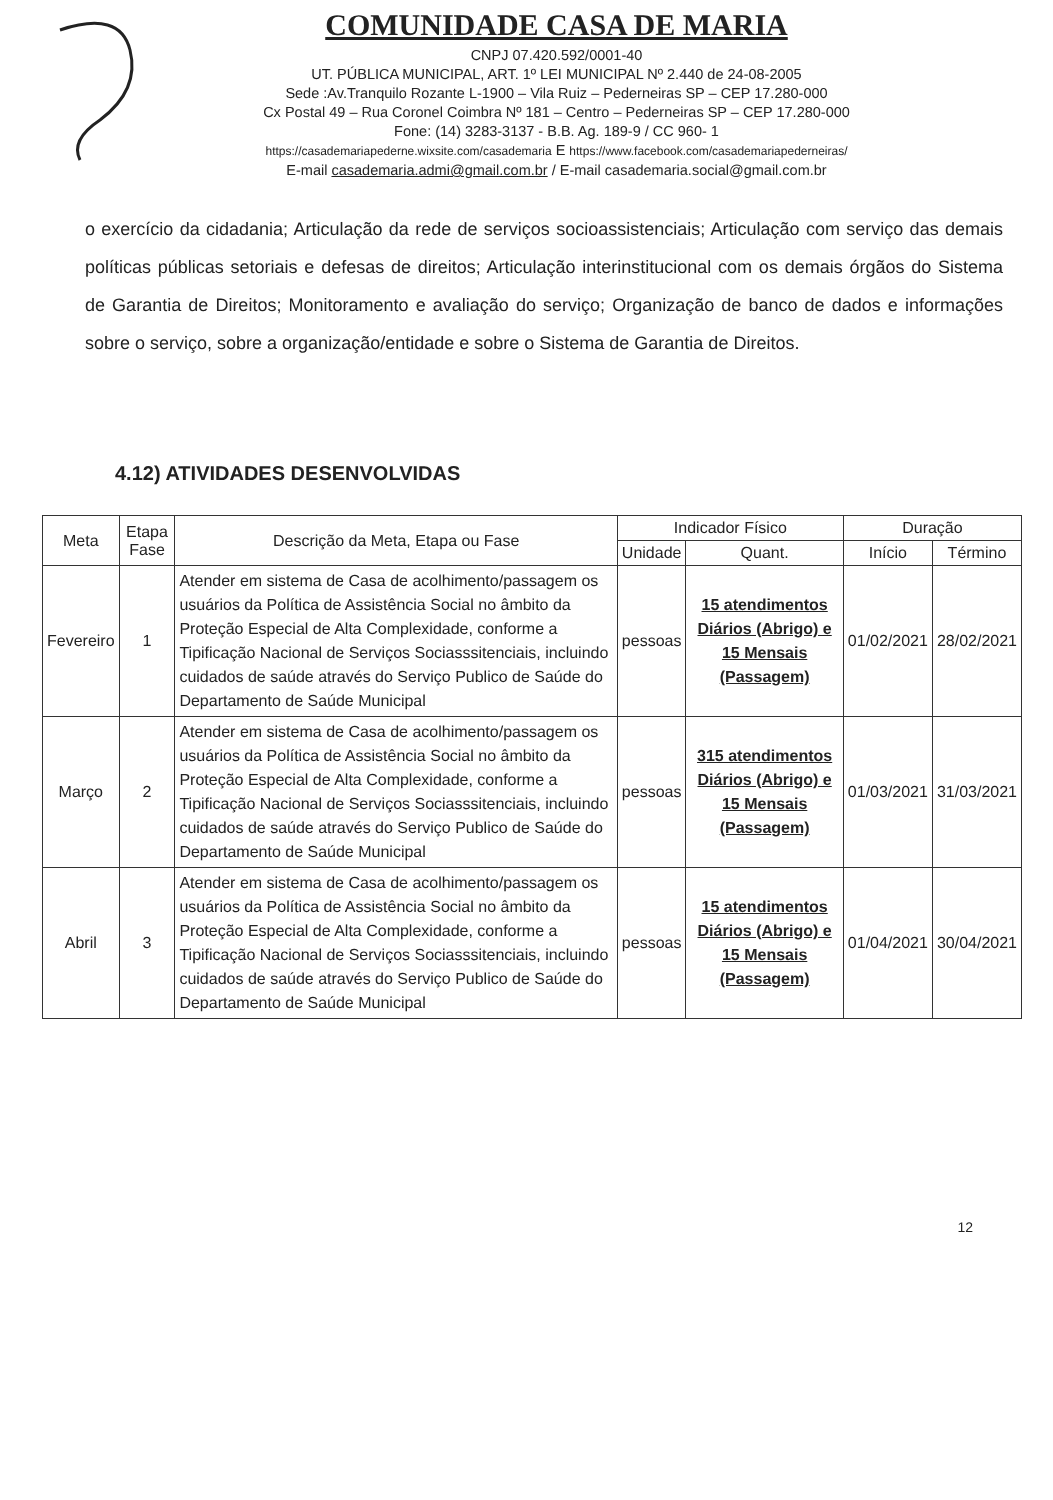COMUNIDADE CASA DE MARIA
CNPJ 07.420.592/0001-40
UT. PÚBLICA MUNICIPAL, ART. 1º LEI MUNICIPAL Nº 2.440 de 24-08-2005
Sede :Av.Tranquilo Rozante L-1900 – Vila Ruiz – Pederneiras SP – CEP 17.280-000
Cx Postal 49 – Rua Coronel Coimbra Nº 181 – Centro – Pederneiras SP – CEP 17.280-000
Fone: (14) 3283-3137 - B.B. Ag. 189-9 / CC 960- 1
https://casademariapederne.wixsite.com/casademaria E https://www.facebook.com/casademariapederneiras/
E-mail casademaria.admi@gmail.com.br / E-mail casademaria.social@gmail.com.br
o exercício da cidadania; Articulação da rede de serviços socioassistenciais; Articulação com serviço das demais políticas públicas setoriais e defesas de direitos; Articulação interinstitucional com os demais órgãos do Sistema de Garantia de Direitos; Monitoramento e avaliação do serviço; Organização de banco de dados e informações sobre o serviço, sobre a organização/entidade e sobre o Sistema de Garantia de Direitos.
4.12) ATIVIDADES DESENVOLVIDAS
| Meta | Etapa Fase | Descrição da Meta, Etapa ou Fase | Indicador Físico | | Duração | |
| --- | --- | --- | --- | --- | --- | --- |
| | | | Unidade | Quant. | Início | Término |
| Fevereiro | 1 | Atender em sistema de Casa de acolhimento/passagem os usuários da Política de Assistência Social no âmbito da Proteção Especial de Alta Complexidade, conforme a Tipificação Nacional de Serviços Sociasssitenciais, incluindo cuidados de saúde através do Serviço Publico de Saúde do Departamento de Saúde Municipal | pessoas | 15 atendimentos Diários (Abrigo) e 15 Mensais (Passagem) | 01/02/2021 | 28/02/2021 |
| Março | 2 | Atender em sistema de Casa de acolhimento/passagem os usuários da Política de Assistência Social no âmbito da Proteção Especial de Alta Complexidade, conforme a Tipificação Nacional de Serviços Sociasssitenciais, incluindo cuidados de saúde através do Serviço Publico de Saúde do Departamento de Saúde Municipal | pessoas | 315 atendimentos Diários (Abrigo) e 15 Mensais (Passagem) | 01/03/2021 | 31/03/2021 |
| Abril | 3 | Atender em sistema de Casa de acolhimento/passagem os usuários da Política de Assistência Social no âmbito da Proteção Especial de Alta Complexidade, conforme a Tipificação Nacional de Serviços Sociasssitenciais, incluindo cuidados de saúde através do Serviço Publico de Saúde do Departamento de Saúde Municipal | pessoas | 15 atendimentos Diários (Abrigo) e 15 Mensais (Passagem) | 01/04/2021 | 30/04/2021 |
12